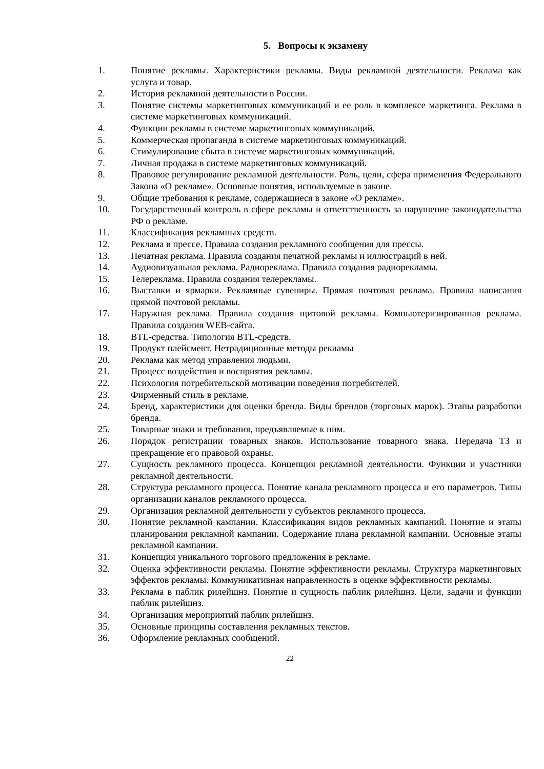5. Вопросы к экзамену
1. Понятие рекламы. Характеристики рекламы. Виды рекламной деятельности. Реклама как услуга и товар.
2. История рекламной деятельности в России.
3. Понятие системы маркетинговых коммуникаций и ее роль в комплексе маркетинга. Реклама в системе маркетинговых коммуникаций.
4. Функции рекламы в системе маркетинговых коммуникаций.
5. Коммерческая пропаганда в системе маркетинговых коммуникаций.
6. Стимулирование сбыта в системе маркетинговых коммуникаций.
7. Личная продажа в системе маркетинговых коммуникаций.
8. Правовое регулирование рекламной деятельности. Роль, цели, сфера применения Федерального Закона «О рекламе». Основные понятия, используемые в законе.
9. Общие требования к рекламе, содержащиеся в законе «О рекламе».
10. Государственный контроль в сфере рекламы и ответственность за нарушение законодательства РФ о рекламе.
11. Классификация рекламных средств.
12. Реклама в прессе. Правила создания рекламного сообщения для прессы.
13. Печатная реклама. Правила создания печатной рекламы и иллюстраций в ней.
14. Аудиовизуальная реклама. Радиореклама. Правила создания радиорекламы.
15. Телереклама. Правила создания телерекламы.
16. Выставки и ярмарки. Рекламные сувениры. Прямая почтовая реклама. Правила написания прямой почтовой рекламы.
17. Наружная реклама. Правила создания щитовой рекламы. Компьютеризированная реклама. Правила создания WEB-сайта.
18. BTL-средства. Типология BTL-средств.
19. Продукт плейсмент. Нетрадиционные методы рекламы
20. Реклама как метод управления людьми.
21. Процесс воздействия и восприятия рекламы.
22. Психология потребительской мотивации поведения потребителей.
23. Фирменный стиль в рекламе.
24. Бренд, характеристики для оценки бренда. Виды брендов (торговых марок). Этапы разработки бренда.
25. Товарные знаки и требования, предъявляемые к ним.
26. Порядок регистрации товарных знаков. Использование товарного знака. Передача ТЗ и прекращение его правовой охраны.
27. Сущность рекламного процесса. Концепция рекламной деятельности. Функции и участники рекламной деятельности.
28. Структура рекламного процесса. Понятие канала рекламного процесса и его параметров. Типы организации каналов рекламного процесса.
29. Организация рекламной деятельности у субъектов рекламного процесса.
30. Понятие рекламной кампании. Классификация видов рекламных кампаний. Понятие и этапы планирования рекламной кампании. Содержание плана рекламной кампании. Основные этапы рекламной кампании.
31. Концепция уникального торгового предложения в рекламе.
32. Оценка эффективности рекламы. Понятие эффективности рекламы. Структура маркетинговых эффектов рекламы. Коммуникативная направленность в оценке эффективности рекламы.
33. Реклама в паблик рилейшнз. Понятие и сущность паблик рилейшнз. Цели, задачи и функции паблик рилейшнз.
34. Организация мероприятий паблик рилейшнз.
35. Основные принципы составления рекламных текстов.
36. Оформление рекламных сообщений.
22